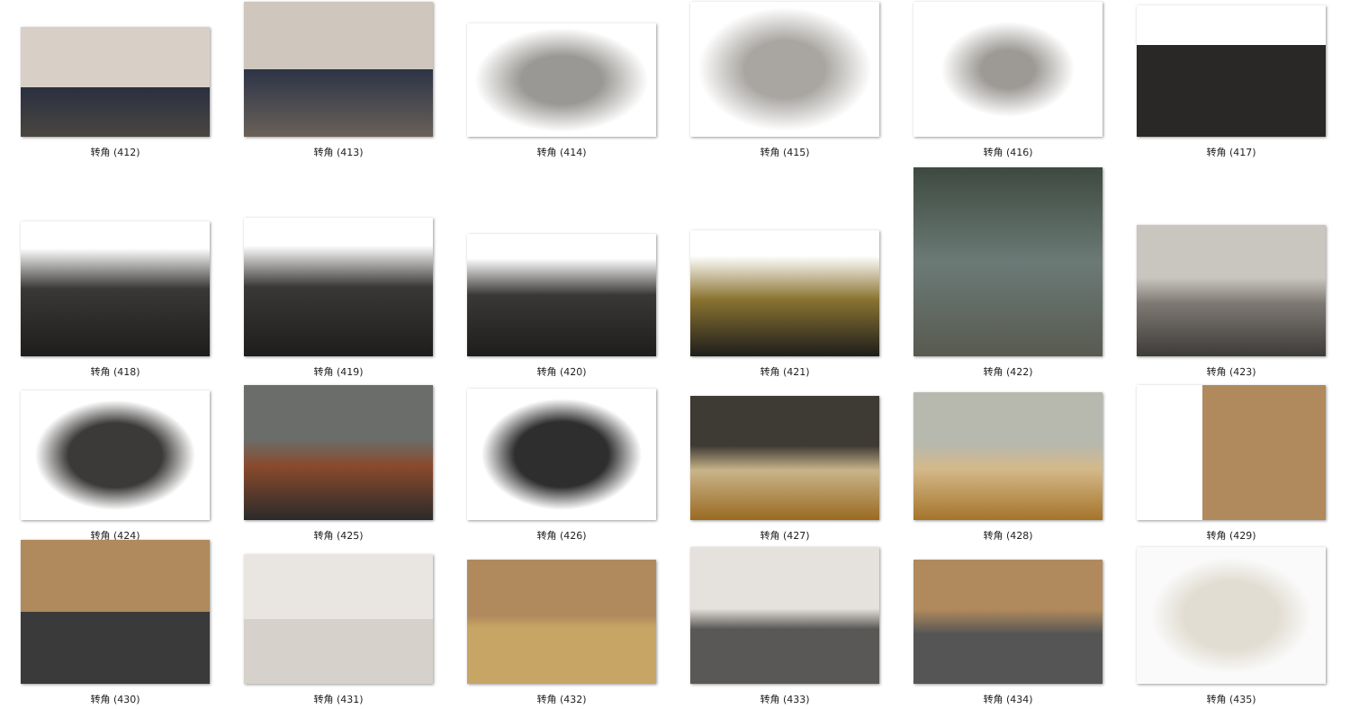转角 (412)
转角 (413)
转角 (414)
转角 (415)
转角 (416)
转角 (417)
转角 (418)
转角 (419)
转角 (420)
转角 (421)
转角 (422)
转角 (423)
转角 (424)
转角 (425)
转角 (426)
转角 (427)
转角 (428)
转角 (429)
转角 (430)
转角 (431)
转角 (432)
转角 (433)
转角 (434)
转角 (435)